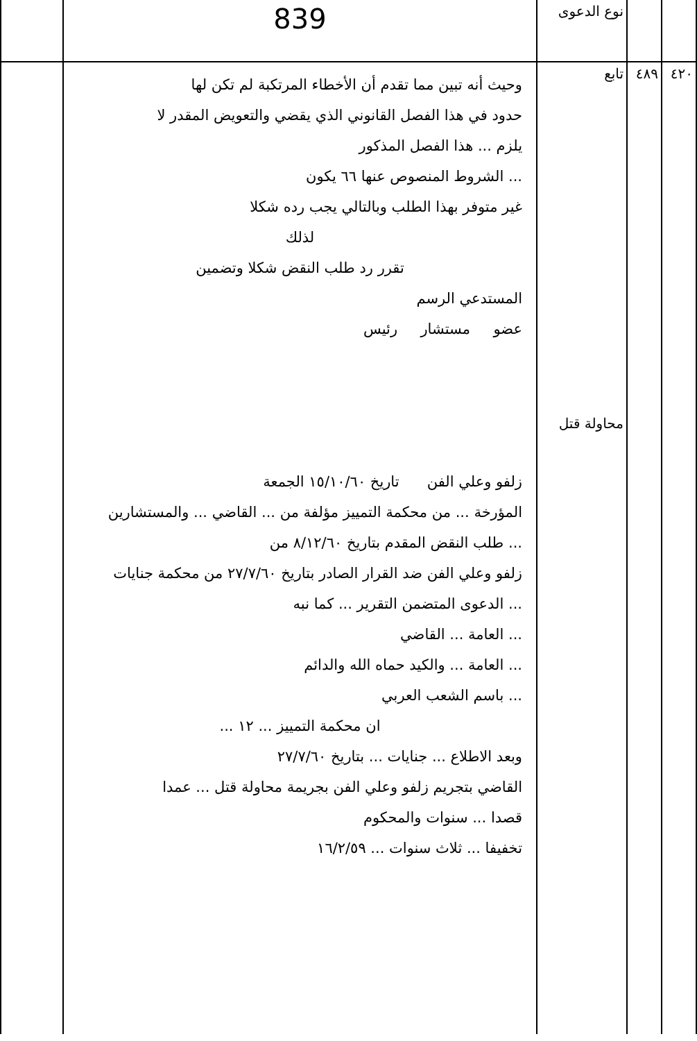| | | نوع الدعوى | 839 | |
| ٤٢٠ | ٤٨٩ | تابع محاولة قتل | وحيث أنه تبين مما تقدم أن الأخطاء المرتكبة لم تكن لها حدود في هذا الفصل القانوني الذي يقضي والتعويض المقدر لا يلزم ... هذا الفصل المذكور ... الشروط المنصوص عنها ٦٦ يكون غير متوفر بهذا الطلب وبالتالي يجب رده شكلا لذلك تقرر رد طلب النقض شكلا وتضمين المستدعي الرسم عضو مستشار رئيس زلفو وعلي الفن تاريخ ١٥/١٠/٦٠ الجمعة المؤرخة ... من محكمة التمييز مؤلفة من ... القاضي ... والمستشارين ... طلب النقض المقدم بتاريخ ٨/١٢/٦٠ من زلفو وعلي الفن ضد القرار الصادر بتاريخ ٢٧/٧/٦٠ من محكمة جنايات ... الدعوى المتضمن التقرير ... كما نبه ... العامة ... القاضي ... العامة ... والكيد حماه الله والدائم ... باسم الشعب العربي ان محكمة التمييز ... ١٢ ... وبعد الاطلاع ... جنايات ... بتاريخ ٢٧/٧/٦٠ القاضي بتجريم زلفو وعلي الفن بجريمة محاولة قتل ... عمدا قصدا ... سنوات والمحكوم تخفيفا ... ثلاث سنوات ... ١٦/٢/٥٩ | |